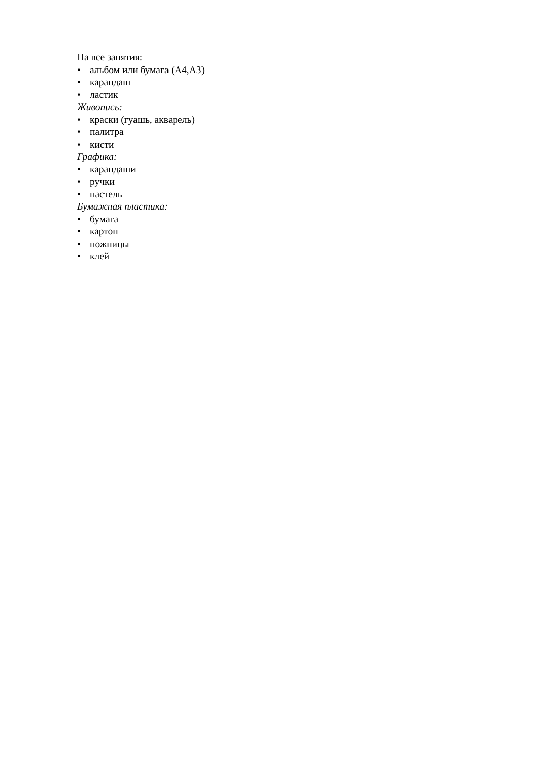На все занятия:
• альбом или бумага (А4,А3)
• карандаш
• ластик
Живопись:
• краски (гуашь, акварель)
• палитра
• кисти
Графика:
• карандаши
• ручки
• пастель
Бумажная пластика:
• бумага
• картон
• ножницы
• клей